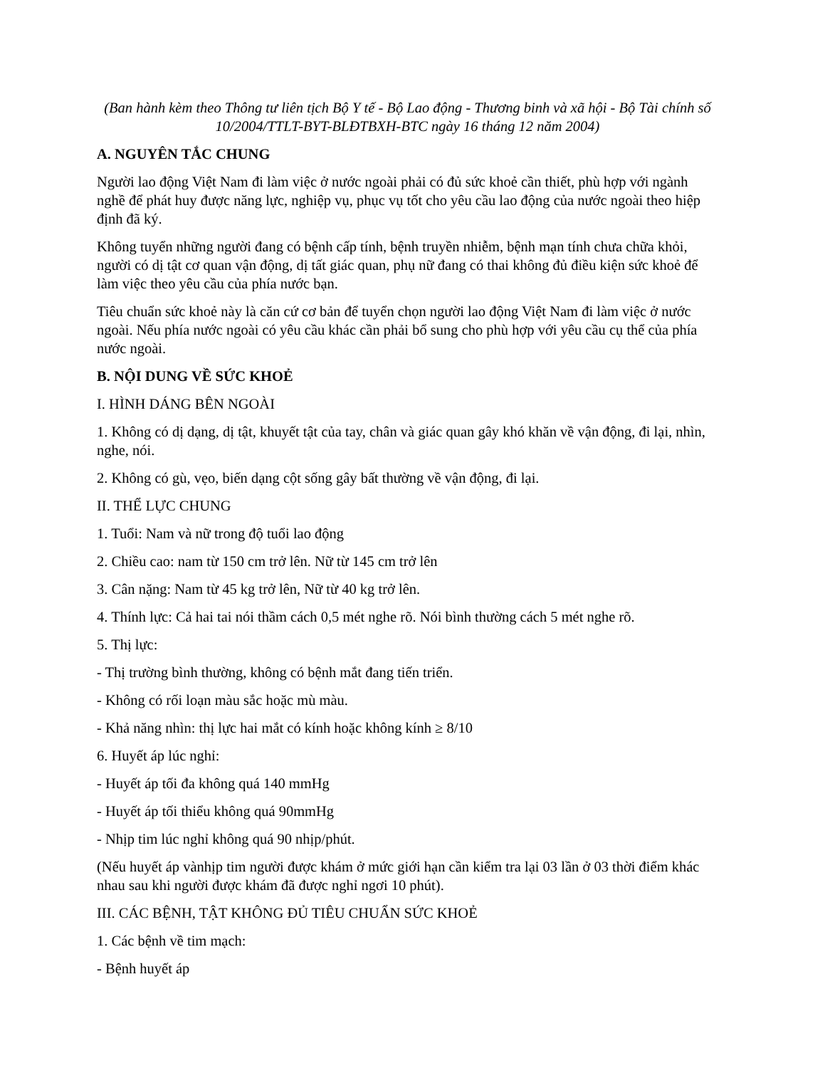(Ban hành kèm theo Thông tư liên tịch Bộ Y tế - Bộ Lao động - Thương binh và xã hội - Bộ Tài chính số 10/2004/TTLT-BYT-BLĐTBXH-BTC ngày 16 tháng 12 năm 2004)
A. NGUYÊN TẮC CHUNG
Người lao động Việt Nam đi làm việc ở nước ngoài phải có đủ sức khoẻ cần thiết, phù hợp với ngành nghề để phát huy được năng lực, nghiệp vụ, phục vụ tốt cho yêu cầu lao động của nước ngoài theo hiệp định đã ký.
Không tuyển những người đang có bệnh cấp tính, bệnh truyền nhiễm, bệnh mạn tính chưa chữa khỏi, người có dị tật cơ quan vận động, dị tất giác quan, phụ nữ đang có thai không đủ điều kiện sức khoẻ để làm việc theo yêu cầu của phía nước bạn.
Tiêu chuẩn sức khoẻ này là căn cứ cơ bản để tuyển chọn người lao động Việt Nam đi làm việc ở nước ngoài. Nếu phía nước ngoài có yêu cầu khác cần phải bổ sung cho phù hợp với yêu cầu cụ thể của phía nước ngoài.
B. NỘI DUNG VỀ SỨC KHOẺ
I. HÌNH DÁNG BÊN NGOÀI
1. Không có dị dạng, dị tật, khuyết tật của tay, chân và giác quan gây khó khăn về vận động, đi lại, nhìn, nghe, nói.
2. Không có gù, vẹo, biến dạng cột sống gây bất thường về vận động, đi lại.
II. THỂ LỰC CHUNG
1. Tuổi: Nam và nữ trong độ tuổi lao động
2. Chiều cao: nam từ 150 cm trở lên. Nữ từ 145 cm trở lên
3. Cân nặng: Nam từ 45 kg trở lên, Nữ từ 40 kg trở lên.
4. Thính lực: Cả hai tai nói thầm cách 0,5 mét nghe rõ. Nói bình thường cách 5 mét nghe rõ.
5. Thị lực:
- Thị trường bình thường, không có bệnh mắt đang tiến triển.
- Không có rối loạn màu sắc hoặc mù màu.
- Khả năng nhìn: thị lực hai mắt có kính hoặc không kính ≥ 8/10
6. Huyết áp lúc nghỉ:
- Huyết áp tối đa không quá 140 mmHg
- Huyết áp tối thiểu không quá 90mmHg
- Nhịp tim lúc nghỉ không quá 90 nhịp/phút.
(Nếu huyết áp vànhịp tim người được khám ở mức giới hạn cần kiểm tra lại 03 lần ở 03 thời điểm khác nhau sau khi người được khám đã được nghỉ ngơi 10 phút).
III. CÁC BỆNH, TẬT KHÔNG ĐỦ TIÊU CHUẨN SỨC KHOẺ
1. Các bệnh về tim mạch:
- Bệnh huyết áp